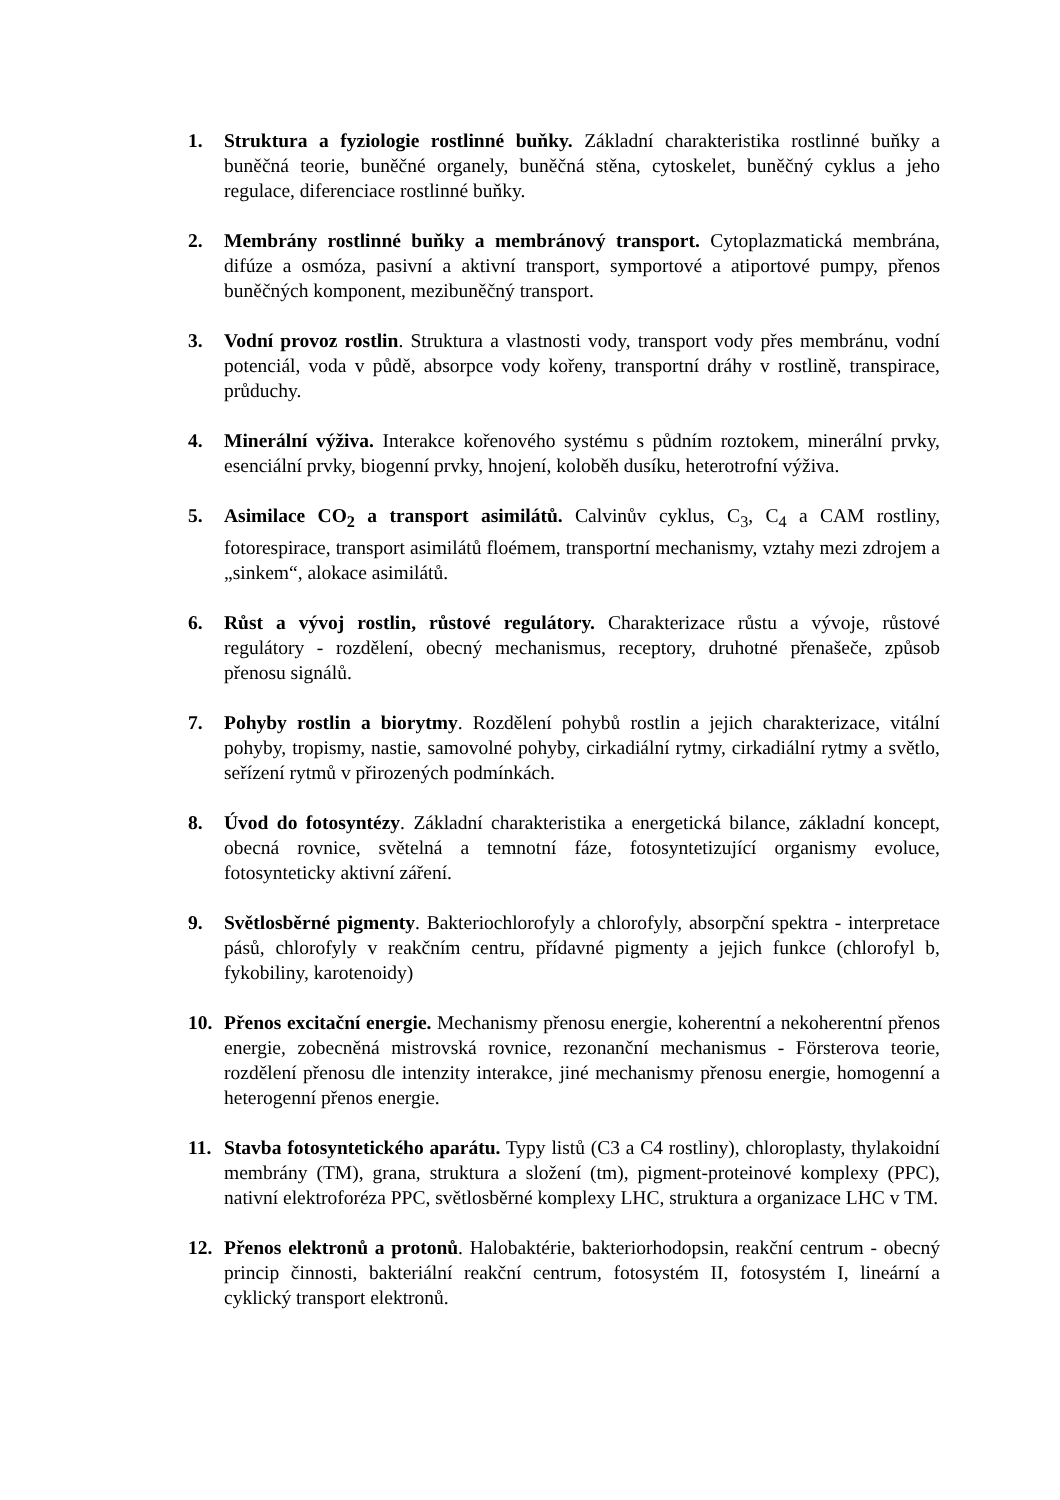1. Struktura a fyziologie rostlinné buňky. Základní charakteristika rostlinné buňky a buněčná teorie, buněčné organely, buněčná stěna, cytoskelet, buněčný cyklus a jeho regulace, diferenciace rostlinné buňky.
2. Membrány rostlinné buňky a membránový transport. Cytoplazmatická membrána, difúze a osmóza, pasivní a aktivní transport, symportové a atiportové pumpy, přenos buněčných komponent, mezibuněčný transport.
3. Vodní provoz rostlin. Struktura a vlastnosti vody, transport vody přes membránu, vodní potenciál, voda v půdě, absorpce vody kořeny, transportní dráhy v rostlině, transpirace, průduchy.
4. Minerální výživa. Interakce kořenového systému s půdním roztokem, minerální prvky, esenciální prvky, biogenní prvky, hnojení, koloběh dusíku, heterotrofní výživa.
5. Asimilace CO<sub>2</sub> a transport asimilátů. Calvinův cyklus, C<sub>3</sub>, C<sub>4</sub> a CAM rostliny, fotorespirace, transport asimilátů floémem, transportní mechanismy, vztahy mezi zdrojem a „sinkem“, alokace asimilátů.
6. Růst a vývoj rostlin, růstové regulátory. Charakterizace růstu a vývoje, růstové regulátory - rozdělení, obecný mechanismus, receptory, druhotné přenašeče, způsob přenosu signálů.
7. Pohyby rostlin a biorytmy. Rozdělení pohybů rostlin a jejich charakterizace, vitální pohyby, tropismy, nastie, samovolné pohyby, cirkadiální rytmy, cirkadiální rytmy a světlo, seřízení rytmů v přirozených podmínkách.
8. Úvod do fotosyntézy. Základní charakteristika a energetická bilance, základní koncept, obecná rovnice, světelná a temnotní fáze, fotosyntetizující organismy evoluce, fotosynteticky aktivní záření.
9. Světlosběrné pigmenty. Bakteriochlorofyly a chlorofyly, absorpční spektra - interpretace pásů, chlorofyly v reakčním centru, přídavné pigmenty a jejich funkce (chlorofyl b, fykobiliny, karotenoidy)
10. Přenos excitační energie. Mechanismy přenosu energie, koherentní a nekoherentní přenos energie, zobecněná mistrovská rovnice, rezonanční mechanismus - Försterova teorie, rozdělení přenosu dle intenzity interakce, jiné mechanismy přenosu energie, homogenní a heterogenní přenos energie.
11. Stavba fotosyntetického aparátu. Typy listů (C3 a C4 rostliny), chloroplasty, thylakoidní membrány (TM), grana, struktura a složení (tm), pigment-proteinové komplexy (PPC), nativní elektroforéza PPC, světlosběrné komplexy LHC, struktura a organizace LHC v TM.
12. Přenos elektronů a protonů. Halobaktérie, bakteriorhodopsin, reakční centrum - obecný princip činnosti, bakteriální reakční centrum, fotosystém II, fotosystém I, lineární a cyklický transport elektronů.